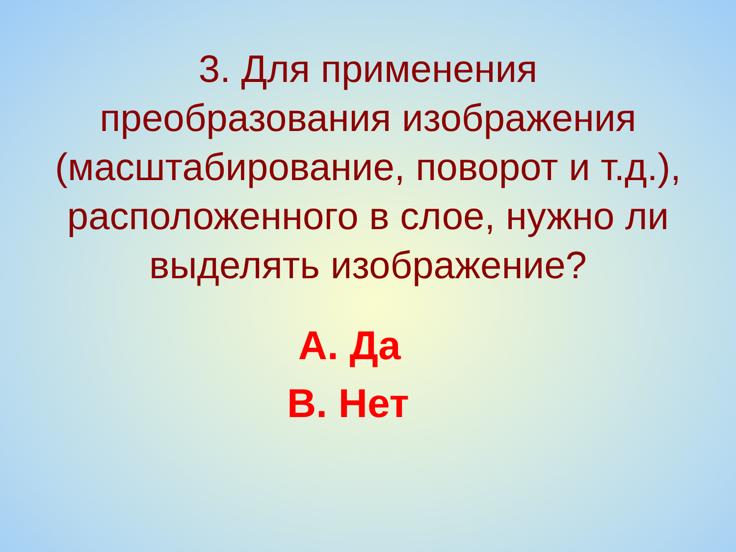3. Для применения
преобразования изображения
(масштабирование, поворот и т.д.),
расположенного в слое, нужно ли
выделять изображение?
A. Да
B. Нет